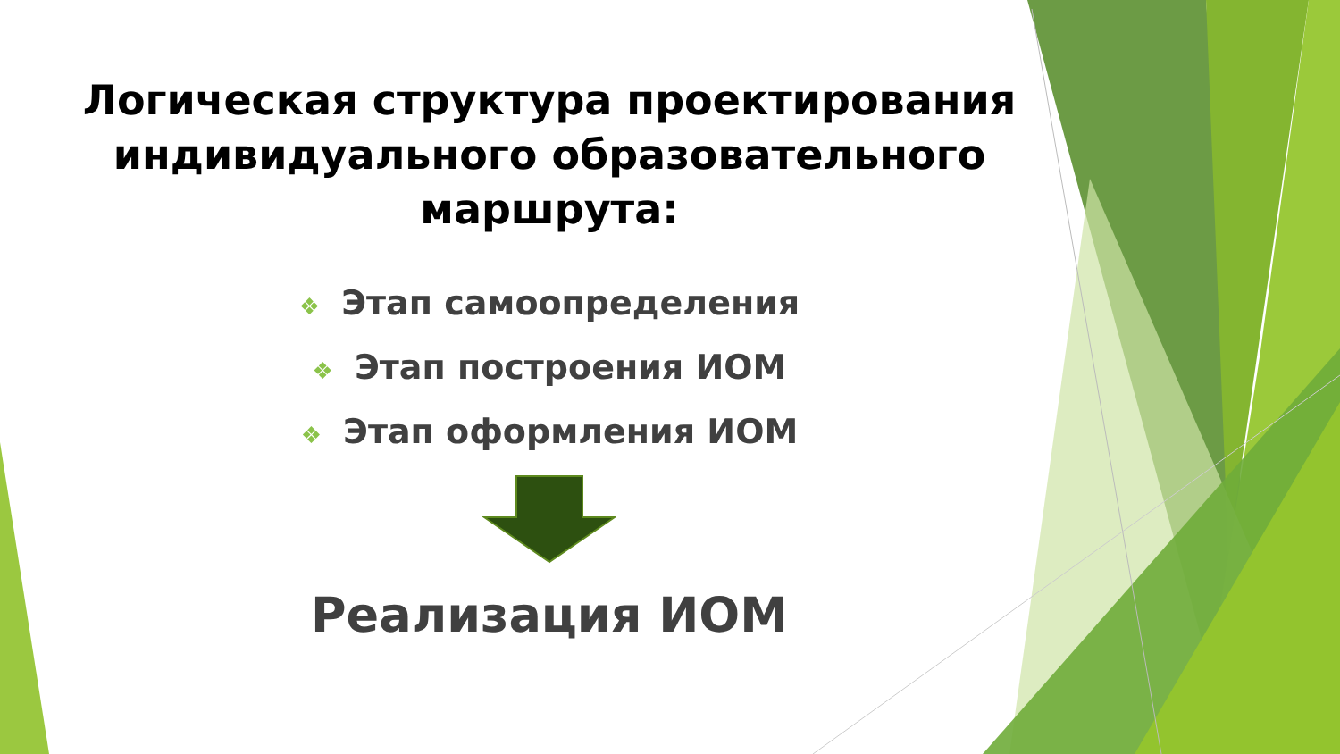Логическая структура проектирования
индивидуального образовательного
маршрута:
❖ Этап самоопределения
❖ Этап построения ИОМ
❖ Этап оформления ИОМ
Реализация ИОМ